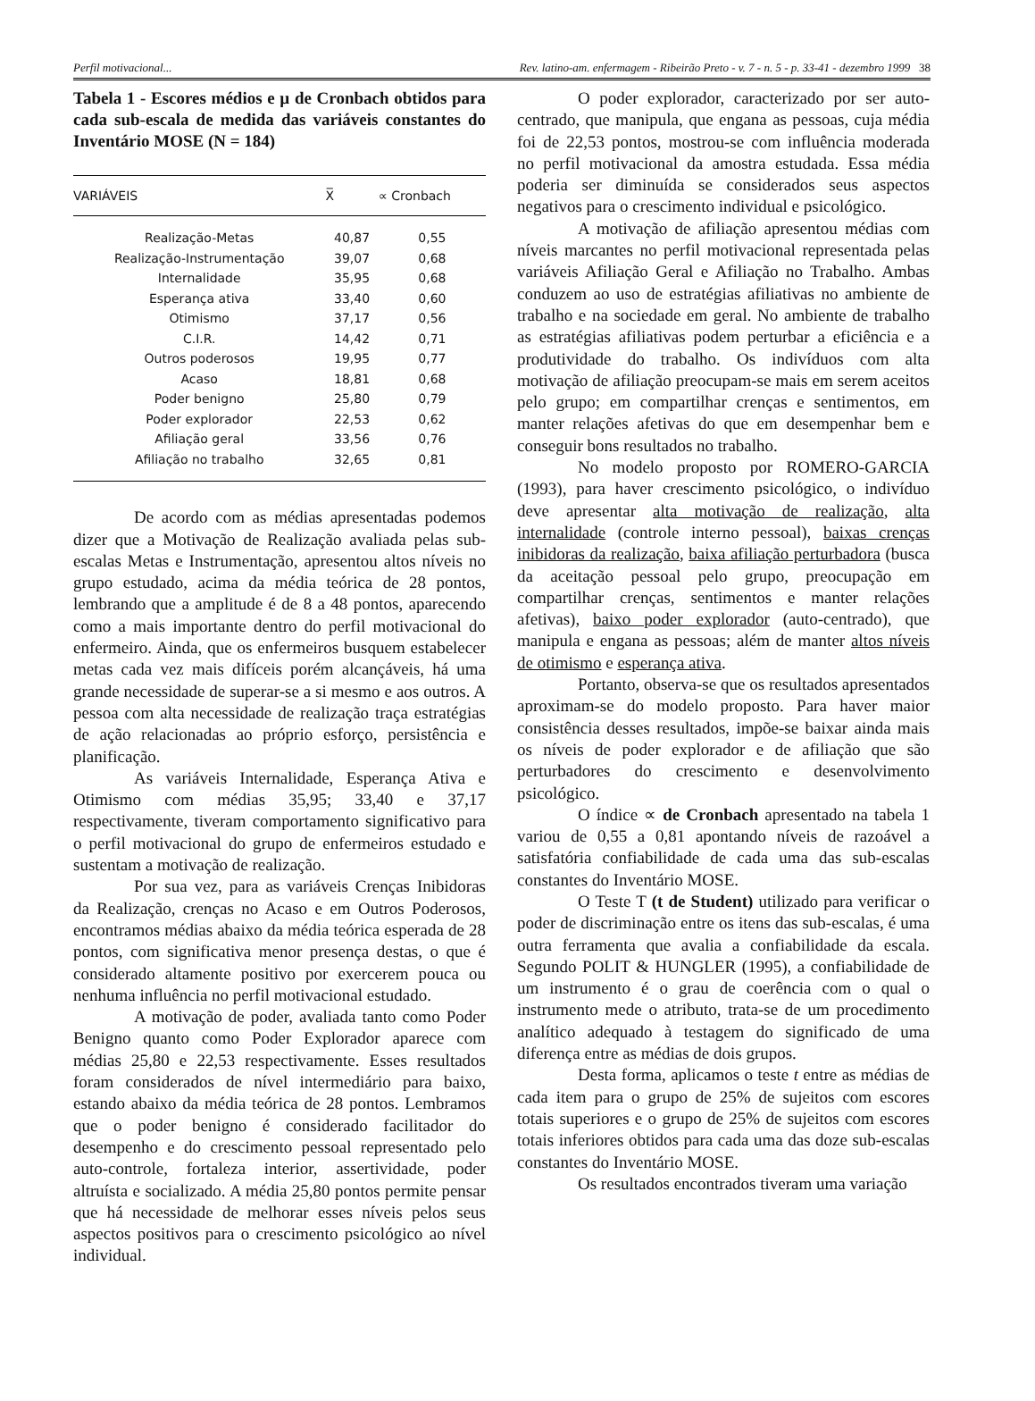Perfil motivacional... Rev. latino-am. enfermagem - Ribeirão Preto - v. 7 - n. 5 - p. 33-41 - dezembro 1999 38
Tabela 1 - Escores médios e µ de Cronbach obtidos para cada sub-escala de medida das variáveis constantes do Inventário MOSE (N = 184)
| VARIÁVEIS | X̅ | ∝ Cronbach |
| --- | --- | --- |
| Realização-Metas | 40,87 | 0,55 |
| Realização-Instrumentação | 39,07 | 0,68 |
| Internalidade | 35,95 | 0,68 |
| Esperança ativa | 33,40 | 0,60 |
| Otimismo | 37,17 | 0,56 |
| C.I.R. | 14,42 | 0,71 |
| Outros poderosos | 19,95 | 0,77 |
| Acaso | 18,81 | 0,68 |
| Poder benigno | 25,80 | 0,79 |
| Poder explorador | 22,53 | 0,62 |
| Afiliação geral | 33,56 | 0,76 |
| Afiliação no trabalho | 32,65 | 0,81 |
De acordo com as médias apresentadas podemos dizer que a Motivação de Realização avaliada pelas sub-escalas Metas e Instrumentação, apresentou altos níveis no grupo estudado, acima da média teórica de 28 pontos, lembrando que a amplitude é de 8 a 48 pontos, aparecendo como a mais importante dentro do perfil motivacional do enfermeiro. Ainda, que os enfermeiros busquem estabelecer metas cada vez mais difíceis porém alcançáveis, há uma grande necessidade de superar-se a si mesmo e aos outros. A pessoa com alta necessidade de realização traça estratégias de ação relacionadas ao próprio esforço, persistência e planificação.
As variáveis Internalidade, Esperança Ativa e Otimismo com médias 35,95; 33,40 e 37,17 respectivamente, tiveram comportamento significativo para o perfil motivacional do grupo de enfermeiros estudado e sustentam a motivação de realização.
Por sua vez, para as variáveis Crenças Inibidoras da Realização, crenças no Acaso e em Outros Poderosos, encontramos médias abaixo da média teórica esperada de 28 pontos, com significativa menor presença destas, o que é considerado altamente positivo por exercerem pouca ou nenhuma influência no perfil motivacional estudado.
A motivação de poder, avaliada tanto como Poder Benigno quanto como Poder Explorador aparece com médias 25,80 e 22,53 respectivamente. Esses resultados foram considerados de nível intermediário para baixo, estando abaixo da média teórica de 28 pontos. Lembramos que o poder benigno é considerado facilitador do desempenho e do crescimento pessoal representado pelo auto-controle, fortaleza interior, assertividade, poder altruísta e socializado. A média 25,80 pontos permite pensar que há necessidade de melhorar esses níveis pelos seus aspectos positivos para o crescimento psicológico ao nível individual.
O poder explorador, caracterizado por ser auto-centrado, que manipula, que engana as pessoas, cuja média foi de 22,53 pontos, mostrou-se com influência moderada no perfil motivacional da amostra estudada. Essa média poderia ser diminuída se considerados seus aspectos negativos para o crescimento individual e psicológico.
A motivação de afiliação apresentou médias com níveis marcantes no perfil motivacional representada pelas variáveis Afiliação Geral e Afiliação no Trabalho. Ambas conduzem ao uso de estratégias afiliativas no ambiente de trabalho e na sociedade em geral. No ambiente de trabalho as estratégias afiliativas podem perturbar a eficiência e a produtividade do trabalho. Os indivíduos com alta motivação de afiliação preocupam-se mais em serem aceitos pelo grupo; em compartilhar crenças e sentimentos, em manter relações afetivas do que em desempenhar bem e conseguir bons resultados no trabalho.
No modelo proposto por ROMERO-GARCIA (1993), para haver crescimento psicológico, o indivíduo deve apresentar alta motivação de realização, alta internalidade (controle interno pessoal), baixas crenças inibidoras da realização, baixa afiliação perturbadora (busca da aceitação pessoal pelo grupo, preocupação em compartilhar crenças, sentimentos e manter relações afetivas), baixo poder explorador (auto-centrado), que manipula e engana as pessoas; além de manter altos níveis de otimismo e esperança ativa.
Portanto, observa-se que os resultados apresentados aproximam-se do modelo proposto. Para haver maior consistência desses resultados, impõe-se baixar ainda mais os níveis de poder explorador e de afiliação que são perturbadores do crescimento e desenvolvimento psicológico.
O índice ∝ de Cronbach apresentado na tabela 1 variou de 0,55 a 0,81 apontando níveis de razoável a satisfatória confiabilidade de cada uma das sub-escalas constantes do Inventário MOSE.
O Teste T (t de Student) utilizado para verificar o poder de discriminação entre os itens das sub-escalas, é uma outra ferramenta que avalia a confiabilidade da escala. Segundo POLIT & HUNGLER (1995), a confiabilidade de um instrumento é o grau de coerência com o qual o instrumento mede o atributo, trata-se de um procedimento analítico adequado à testagem do significado de uma diferença entre as médias de dois grupos.
Desta forma, aplicamos o teste t entre as médias de cada item para o grupo de 25% de sujeitos com escores totais superiores e o grupo de 25% de sujeitos com escores totais inferiores obtidos para cada uma das doze sub-escalas constantes do Inventário MOSE.
Os resultados encontrados tiveram uma variação